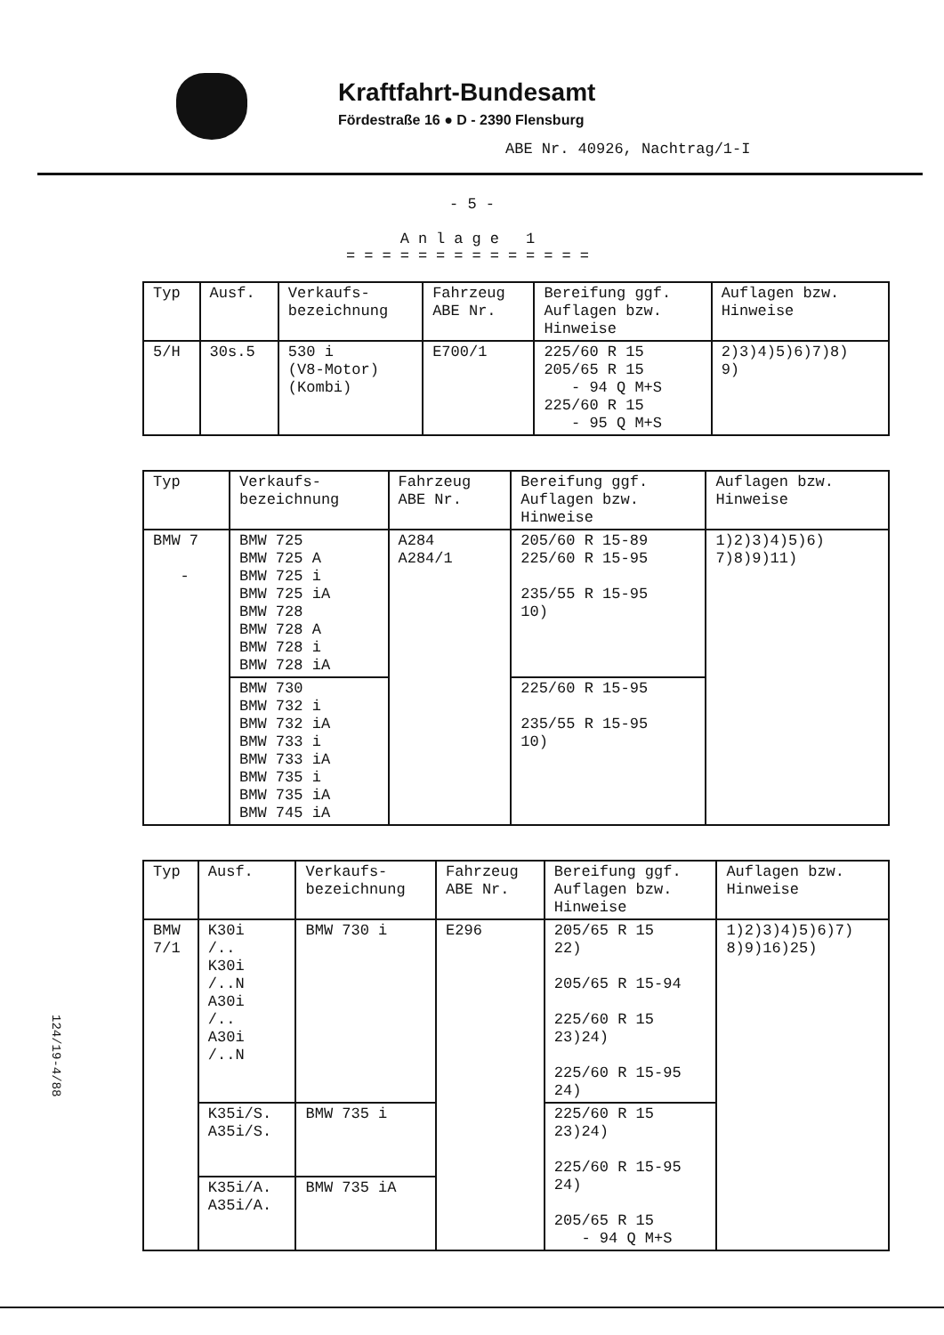Kraftfahrt-Bundesamt
Fördestraße 16 ● D - 2390 Flensburg
ABE Nr. 40926, Nachtrag/1-I
- 5 -
Anlage 1
==============
| Typ | Ausf. | Verkaufs- bezeichnung | Fahrzeug ABE Nr. | Bereifung ggf. Auflagen bzw. Hinweise | Auflagen bzw. Hinweise |
| --- | --- | --- | --- | --- | --- |
| 5/H | 30s.5 | 530 i (V8-Motor) (Kombi) | E700/1 | 225/60 R 15 205/65 R 15 - 94 Q M+S 225/60 R 15 - 95 Q M+S | 2)3)4)5)6)7)8) 9) |
| Typ | Verkaufs- bezeichnung | Fahrzeug ABE Nr. | Bereifung ggf. Auflagen bzw. Hinweise | Auflagen bzw. Hinweise |
| --- | --- | --- | --- | --- |
| BMW 7 - | BMW 725 BMW 725 A BMW 725 i BMW 725 iA BMW 728 BMW 728 A BMW 728 i BMW 728 iA | A284 A284/1 | 205/60 R 15-89 225/60 R 15-95 235/55 R 15-95 10) | 1)2)3)4)5)6) 7)8)9)11) |
| | BMW 730 BMW 732 i BMW 732 iA BMW 733 i BMW 733 iA BMW 735 i BMW 735 iA BMW 745 iA | | 225/60 R 15-95 235/55 R 15-95 10) | |
| Typ | Ausf. | Verkaufs- bezeichnung | Fahrzeug ABE Nr. | Bereifung ggf. Auflagen bzw. Hinweise | Auflagen bzw. Hinweise |
| --- | --- | --- | --- | --- | --- |
| BMW 7/1 | K30i /.. K30i /..N A30i /.. A30i /..N | BMW 730 i | E296 | 205/65 R 15 22) 205/65 R 15-94 225/60 R 15 23)24) 225/60 R 15-95 24) | 1)2)3)4)5)6)7) 8)9)16)25) |
| | K35i/S. A35i/S. | BMW 735 i | | 225/60 R 15 23)24) 225/60 R 15-95 24) 205/65 R 15 - 94 Q M+S | |
| | K35i/A. A35i/A. | BMW 735 iA | | | |
124/19-4/88